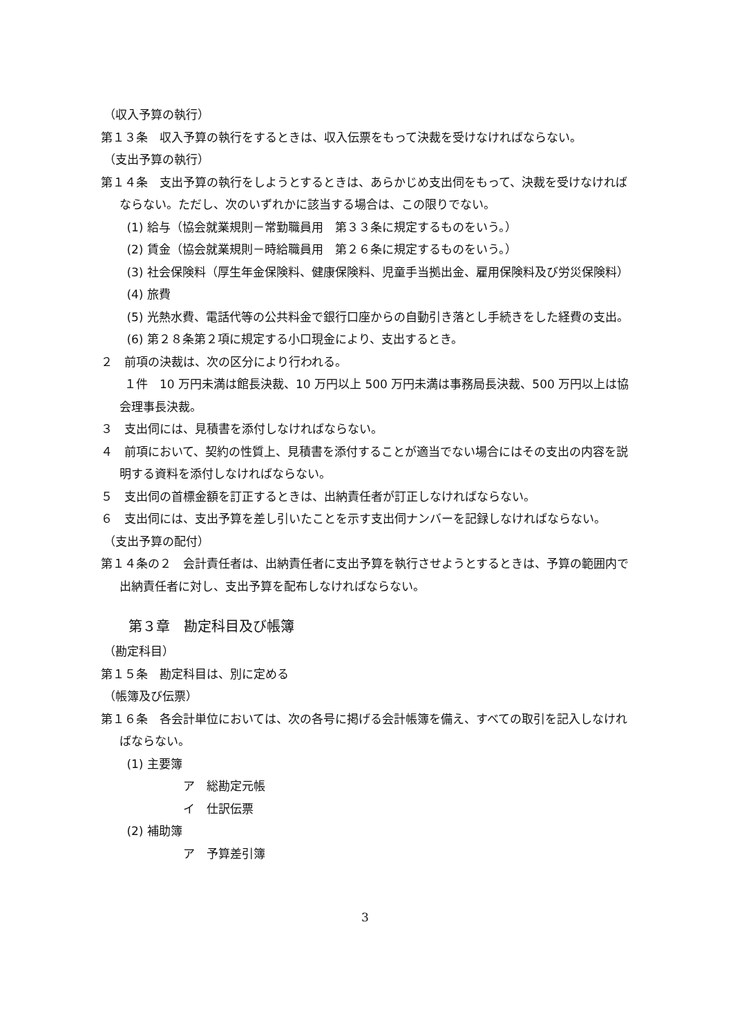（収入予算の執行）
第１３条　収入予算の執行をするときは、収入伝票をもって決裁を受けなければならない。
（支出予算の執行）
第１４条　支出予算の執行をしようとするときは、あらかじめ支出伺をもって、決裁を受けなければならない。ただし、次のいずれかに該当する場合は、この限りでない。
(1) 給与（協会就業規則－常勤職員用　第３３条に規定するものをいう。）
(2) 賃金（協会就業規則－時給職員用　第２６条に規定するものをいう。）
(3) 社会保険料（厚生年金保険料、健康保険料、児童手当拠出金、雇用保険料及び労災保険料）
(4) 旅費
(5) 光熱水費、電話代等の公共料金で銀行口座からの自動引き落とし手続きをした経費の支出。
(6) 第２８条第２項に規定する小口現金により、支出するとき。
２　前項の決裁は、次の区分により行われる。
　　１件　10 万円未満は館長決裁、10 万円以上 500 万円未満は事務局長決裁、500 万円以上は協会理事長決裁。
３　支出伺には、見積書を添付しなければならない。
４　前項において、契約の性質上、見積書を添付することが適当でない場合にはその支出の内容を説明する資料を添付しなければならない。
５　支出伺の首標金額を訂正するときは、出納責任者が訂正しなければならない。
６　支出伺には、支出予算を差し引いたことを示す支出伺ナンバーを記録しなければならない。
（支出予算の配付）
第１４条の２　会計責任者は、出納責任者に支出予算を執行させようとするときは、予算の範囲内で出納責任者に対し、支出予算を配布しなければならない。
第３章　勘定科目及び帳簿
（勘定科目）
第１５条　勘定科目は、別に定める
（帳簿及び伝票）
第１６条　各会計単位においては、次の各号に掲げる会計帳簿を備え、すべての取引を記入しなければならない。
(1) 主要簿
ア　総勘定元帳
イ　仕訳伝票
(2) 補助簿
ア　予算差引簿
3